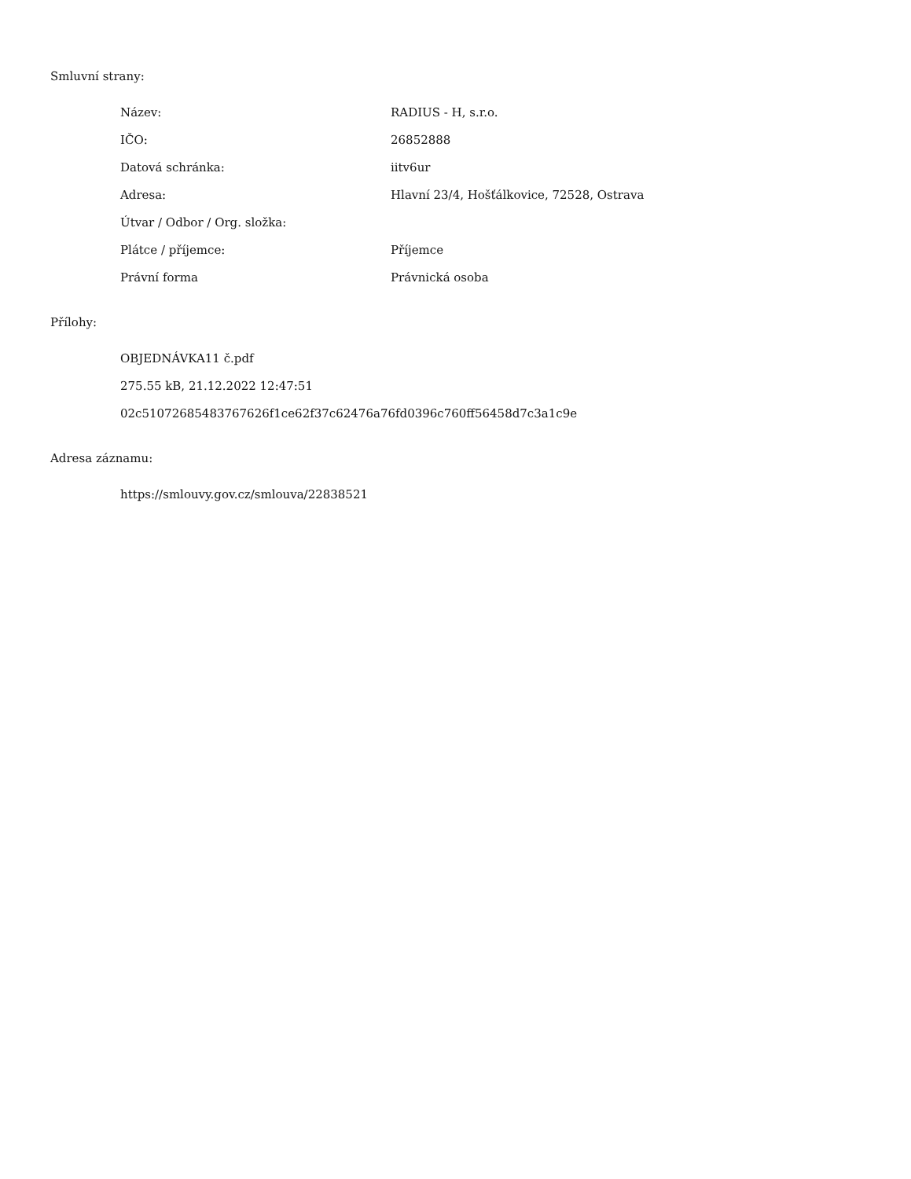Smluvní strany:
| Název: | RADIUS - H, s.r.o. |
| IČO: | 26852888 |
| Datová schránka: | iitv6ur |
| Adresa: | Hlavní 23/4, Hošťálkovice, 72528, Ostrava |
| Útvar / Odbor / Org. složka: | |
| Plátce / příjemce: | Příjemce |
| Právní forma | Právnická osoba |
Přílohy:
OBJEDNÁVKA11 č.pdf
275.55 kB, 21.12.2022 12:47:51
02c51072685483767626f1ce62f37c62476a76fd0396c760ff56458d7c3a1c9e
Adresa záznamu:
https://smlouvy.gov.cz/smlouva/22838521